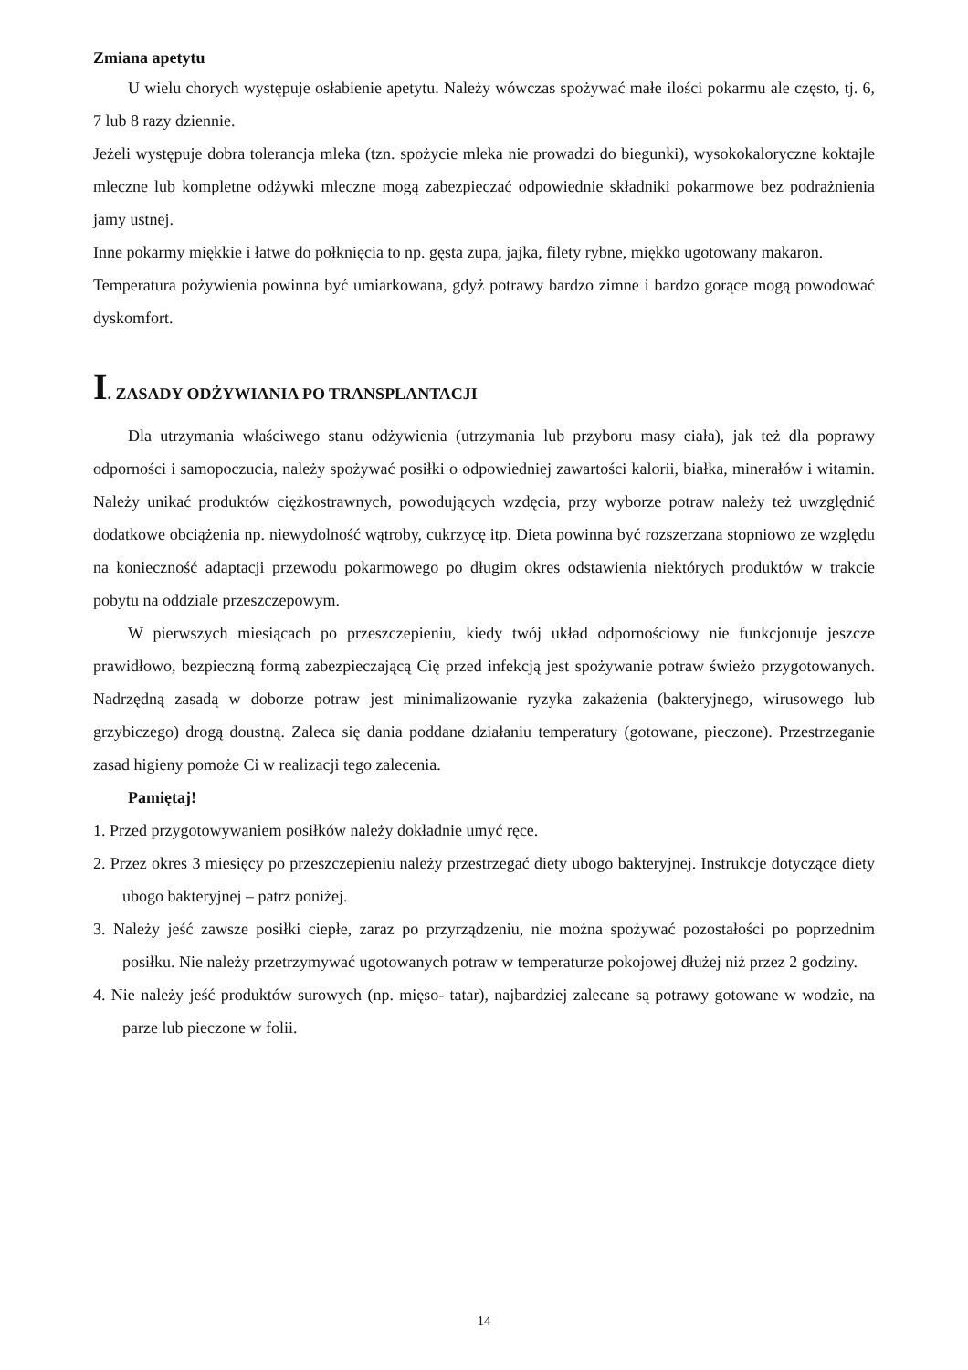Zmiana apetytu
U wielu chorych występuje osłabienie apetytu. Należy wówczas spożywać małe ilości pokarmu ale często, tj. 6, 7 lub 8 razy dziennie.
Jeżeli występuje dobra tolerancja mleka (tzn. spożycie mleka nie prowadzi do biegunki), wysokokaloryczne koktajle mleczne lub kompletne odżywki mleczne mogą zabezpieczać odpowiednie składniki pokarmowe bez podrażnienia jamy ustnej.
Inne pokarmy miękkie i łatwe do połknięcia to np. gęsta zupa, jajka, filety rybne, miękko ugotowany makaron.
Temperatura pożywienia powinna być umiarkowana, gdyż potrawy bardzo zimne i bardzo gorące mogą powodować dyskomfort.
I. ZASADY ODŻYWIANIA PO TRANSPLANTACJI
Dla utrzymania właściwego stanu odżywienia (utrzymania lub przyboru masy ciała), jak też dla poprawy odporności i samopoczucia, należy spożywać posiłki o odpowiedniej zawartości kalorii, białka, minerałów i witamin. Należy unikać produktów ciężkostrawnych, powodujących wzdęcia, przy wyborze potraw należy też uwzględnić dodatkowe obciążenia np. niewydolność wątroby, cukrzycę itp. Dieta powinna być rozszerzana stopniowo ze względu na konieczność adaptacji przewodu pokarmowego po długim okres odstawienia niektórych produktów w trakcie pobytu na oddziale przeszczepowym.
W pierwszych miesiącach po przeszczepieniu, kiedy twój układ odpornościowy nie funkcjonuje jeszcze prawidłowo, bezpieczną formą zabezpieczającą Cię przed infekcją jest spożywanie potraw świeżo przygotowanych. Nadrzędną zasadą w doborze potraw jest minimalizowanie ryzyka zakażenia (bakteryjnego, wirusowego lub grzybiczego) drogą doustną. Zaleca się dania poddane działaniu temperatury (gotowane, pieczone). Przestrzeganie zasad higieny pomoże Ci w realizacji tego zalecenia.
Pamiętaj!
1. Przed przygotowywaniem posiłków należy dokładnie umyć ręce.
2. Przez okres 3 miesięcy po przeszczepieniu należy przestrzegać diety ubogo bakteryjnej. Instrukcje dotyczące diety ubogo bakteryjnej – patrz poniżej.
3. Należy jeść zawsze posiłki ciepłe, zaraz po przyrządzeniu, nie można spożywać pozostałości po poprzednim posiłku. Nie należy przetrzymywać ugotowanych potraw w temperaturze pokojowej dłużej niż przez 2 godziny.
4. Nie należy jeść produktów surowych (np. mięso- tatar), najbardziej zalecane są potrawy gotowane w wodzie, na parze lub pieczone w folii.
14